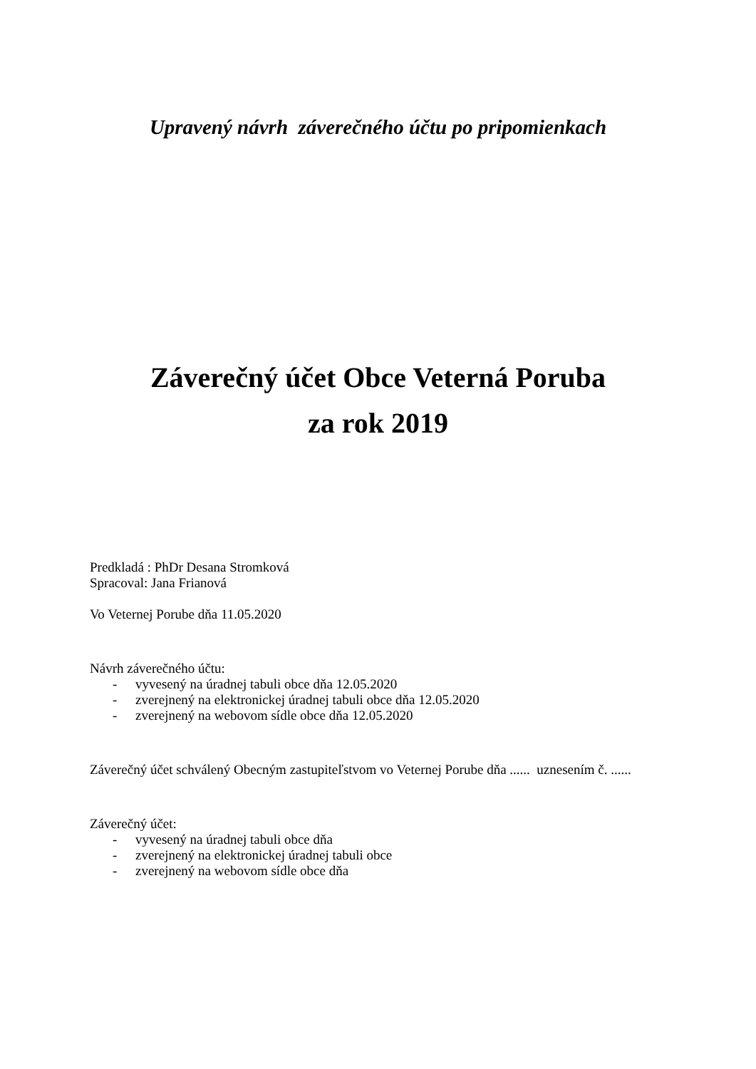Upravený návrh záverečného účtu po pripomienkach
Záverečný účet Obce Veterná Poruba
za rok 2019
Predkladá : PhDr Desana Stromková
Spracoval: Jana Frianová
Vo Veternej Porube dňa 11.05.2020
Návrh záverečného účtu:
- vyvesený na úradnej tabuli obce dňa 12.05.2020
- zverejnený na elektronickej úradnej tabuli obce dňa 12.05.2020
- zverejnený na webovom sídle obce dňa 12.05.2020
Záverečný účet schválený Obecným zastupiteľstvom vo Veternej Porube dňa ...... uznesením č. ......
Záverečný účet:
- vyvesený na úradnej tabuli obce dňa
- zverejnený na elektronickej úradnej tabuli obce
- zverejnený na webovom sídle obce dňa